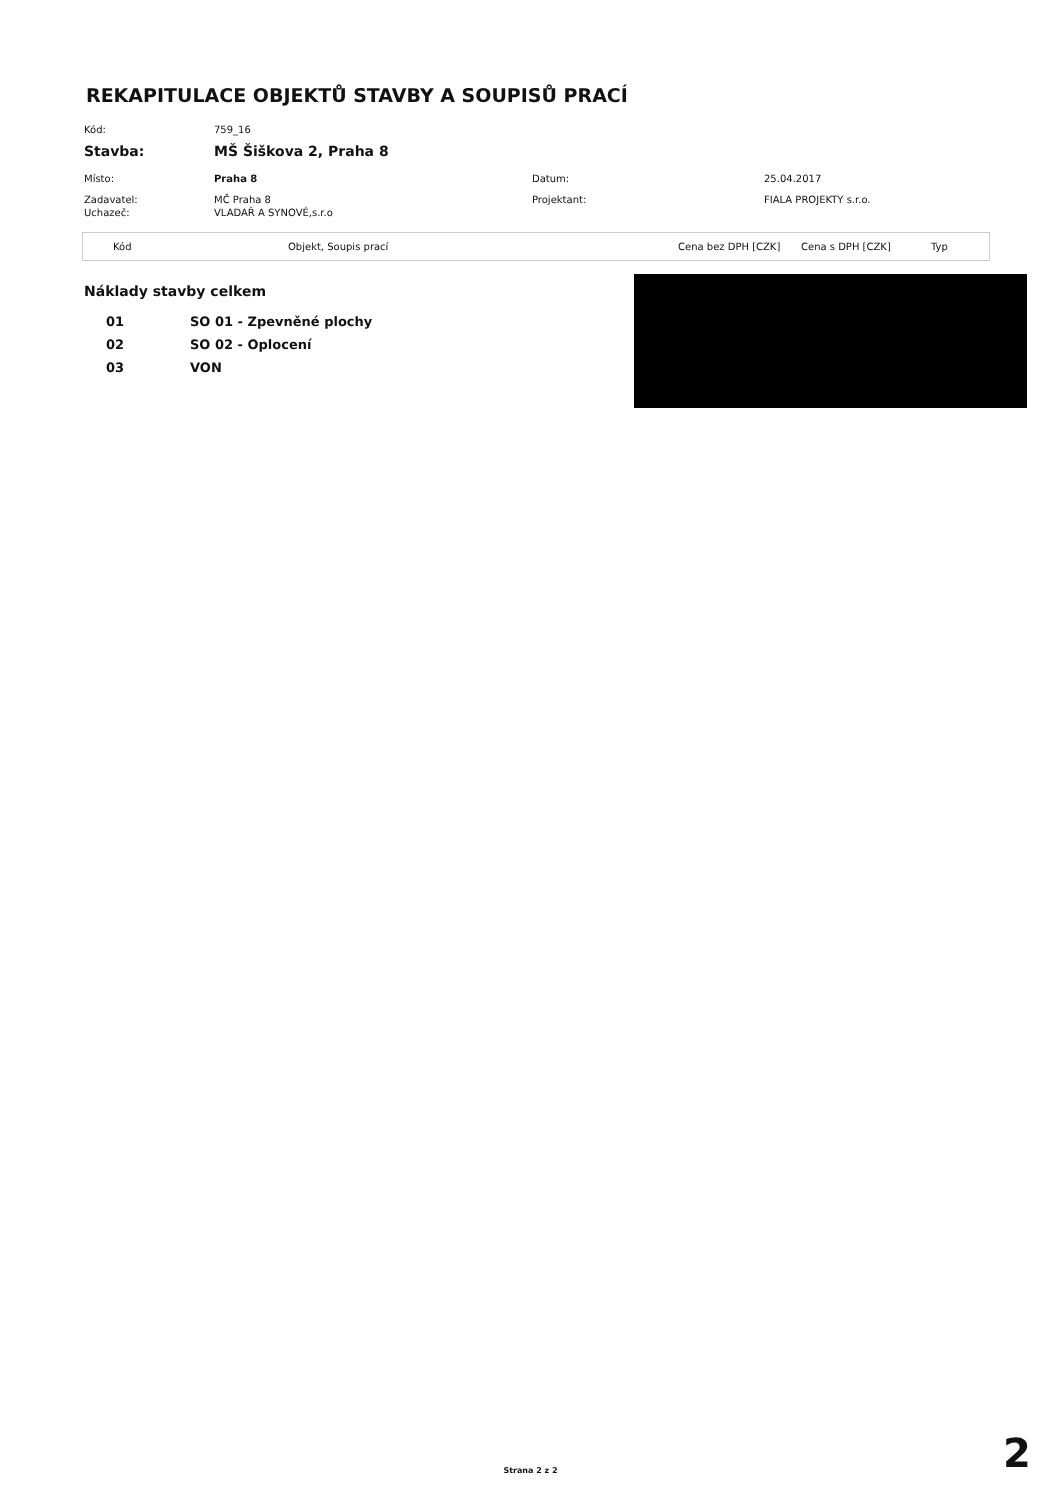REKAPITULACE OBJEKTŮ STAVBY A SOUPISŮ PRACÍ
Kód: 759_16
Stavba: MŠ Šiškova 2, Praha 8
Místo: Praha 8 Datum: 25.04.2017
Zadavatel: MČ Praha 8 Projektant: FIALA PROJEKTY s.r.o.
Uchazeč: VLADAŘ A SYNOVÉ,s.r.o
| Kód | Objekt, Soupis prací | Cena bez DPH [CZK] | Cena s DPH [CZK] | Typ |
| --- | --- | --- | --- | --- |
Náklady stavby celkem
| 01 | SO 01 - Zpevněné plochy |
| 02 | SO 02 - Oplocení |
| 03 | VON |
2
Strana 2 z 2